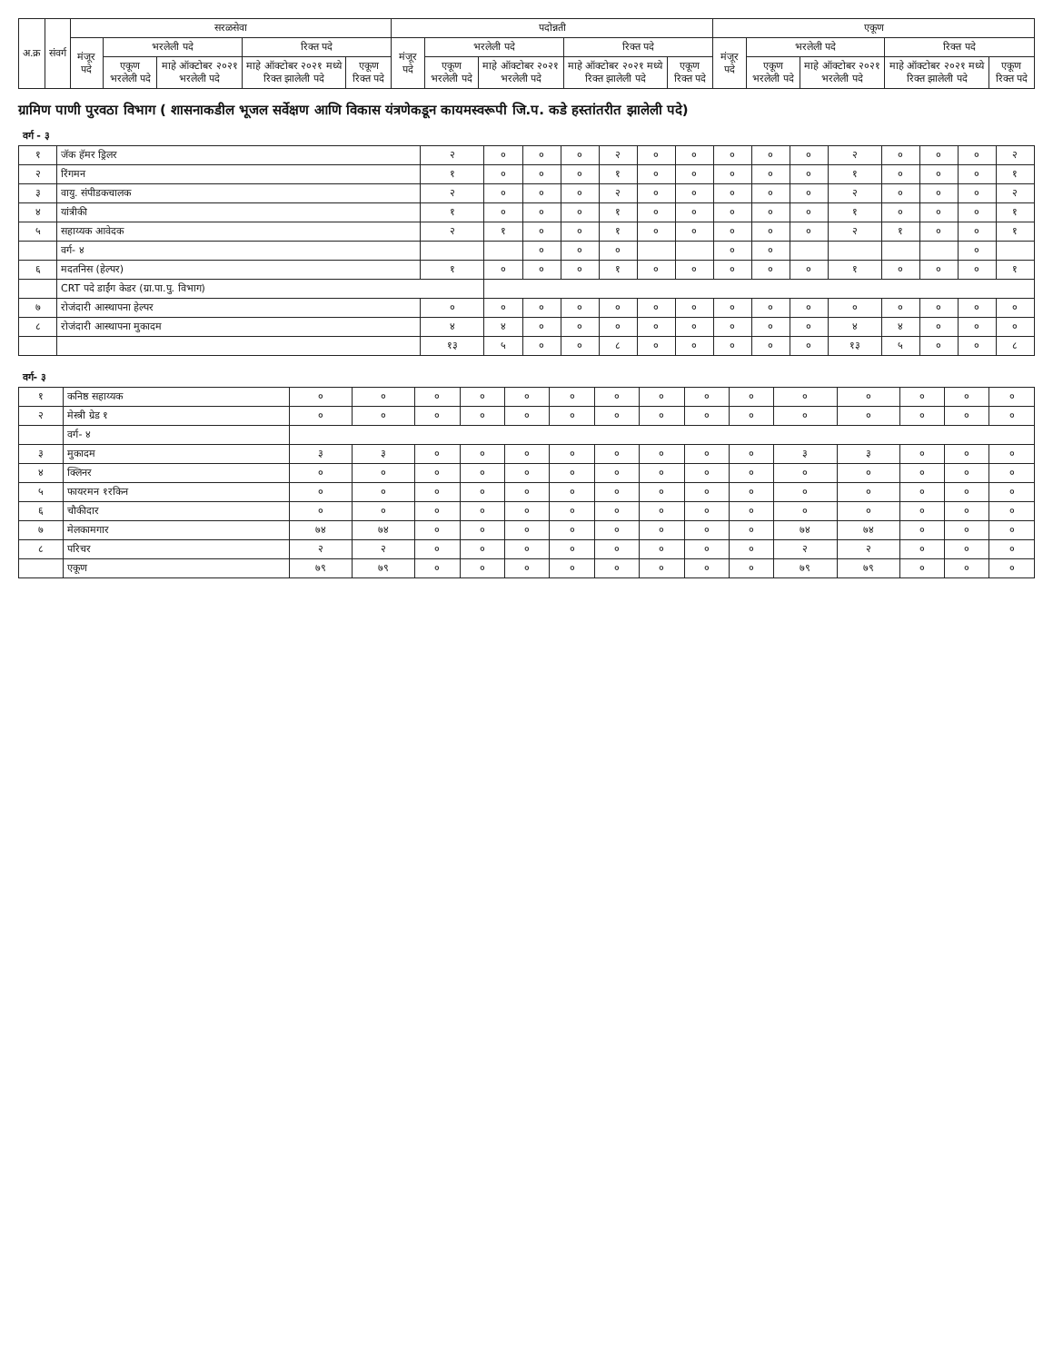| अ.क्र | संवर्ग | सरळसेवा | | | | | पदोन्नती | | | | | एकूण | | | | |
| --- | --- | --- | --- | --- | --- | --- | --- | --- | --- | --- | --- | --- | --- | --- | --- | --- |
| | | मंजूर पदे | भरलेली पदे | | रिक्त पदे | | मंजूर पदे | भरलेली पदे | | रिक्त पदे | | मंजूर पदे | भरलेली पदे | | रिक्त पदे | |
| | | | एकूण भरलेली पदे | माहे ऑक्टोबर २०२१ भरलेली पदे | माहे ऑक्टोबर २०२१ मध्ये रिक्त झालेली पदे | एकूण रिक्त पदे | | एकूण भरलेली पदे | माहे ऑक्टोबर २०२१ भरलेली पदे | माहे ऑक्टोबर २०२१ मध्ये रिक्त झालेली पदे | एकूण रिक्त पदे | | एकूण भरलेली पदे | माहे ऑक्टोबर २०२१ भरलेली पदे | माहे ऑक्टोबर २०२१ मध्ये रिक्त झालेली पदे | एकूण रिक्त पदे |
ग्रामिण पाणी पुरवठा विभाग ( शासनाकडील भूजल सर्वेक्षण आणि विकास यंत्रणेकडून कायमस्वरूपी जि.प. कडे हस्तांतरीत झालेली पदे)
| वर्ग - ३ | | | | | | | | | | | | | | | | |
| १ | जॅक हॅमर ड्रिलर | २ | ० | ० | ० | २ | ० | ० | ० | ० | ० | २ | ० | ० | ० | २ |
| २ | रिंगमन | १ | ० | ० | ० | १ | ० | ० | ० | ० | ० | १ | ० | ० | ० | १ |
| ३ | वायु. संपीडकचालक | २ | ० | ० | ० | २ | ० | ० | ० | ० | ० | २ | ० | ० | ० | २ |
| ४ | यांत्रीकी | १ | ० | ० | ० | १ | ० | ० | ० | ० | ० | १ | ० | ० | ० | १ |
| ५ | सहाय्यक आवेदक | २ | १ | ० | ० | १ | ० | ० | ० | ० | ० | २ | १ | ० | ० | १ |
| | वर्ग- ४ | | | ० | ० | ० | | | ० | ० | | | | | ० | |
| ६ | मदतनिस (हेल्पर) | १ | ० | ० | ० | १ | ० | ० | ० | ० | ० | १ | ० | ० | ० | १ |
| | CRT पदे डाईंग केडर (ग्रा.पा.पु. विभाग) | | | | | | | | | | | | | | | |
| ७ | रोजंदारी आस्थापना हेल्पर | ० | ० | ० | ० | ० | ० | ० | ० | ० | ० | ० | ० | ० | ० | ० |
| ८ | रोजंदारी आस्थापना मुकादम | ४ | ४ | ० | ० | ० | ० | ० | ० | ० | ० | ४ | ४ | ० | ० | ० |
| | | १३ | ५ | ० | ० | ८ | ० | ० | ० | ० | ० | १३ | ५ | ० | ० | ८ |
| वर्ग- ३ | | | | | | | | | | | | | | | | |
| १ | कनिष्ठ सहाय्यक | ० | ० | ० | ० | ० | ० | ० | ० | ० | ० | ० | ० | ० | ० | ० |
| २ | मेस्त्री ग्रेड १ | ० | ० | ० | ० | ० | ० | ० | ० | ० | ० | ० | ० | ० | ० | ० |
| | वर्ग- ४ | | | | | | | | | | | | | | | |
| ३ | मुकादम | ३ | ३ | ० | ० | ० | ० | ० | ० | ० | ० | ३ | ३ | ० | ० | ० |
| ४ | क्लिनर | ० | ० | ० | ० | ० | ० | ० | ० | ० | ० | ० | ० | ० | ० | ० |
| ५ | फायरमन १रकिन | ० | ० | ० | ० | ० | ० | ० | ० | ० | ० | ० | ० | ० | ० | ० |
| ६ | चौकीदार | ० | ० | ० | ० | ० | ० | ० | ० | ० | ० | ० | ० | ० | ० | ० |
| ७ | मेलकामगार | ७४ | ७४ | ० | ० | ० | ० | ० | ० | ० | ० | ७४ | ७४ | ० | ० | ० |
| ८ | परिचर | २ | २ | ० | ० | ० | ० | ० | ० | ० | ० | २ | २ | ० | ० | ० |
| | एकूण | ७९ | ७९ | ० | ० | ० | ० | ० | ० | ० | ० | ७९ | ७९ | ० | ० | ० |